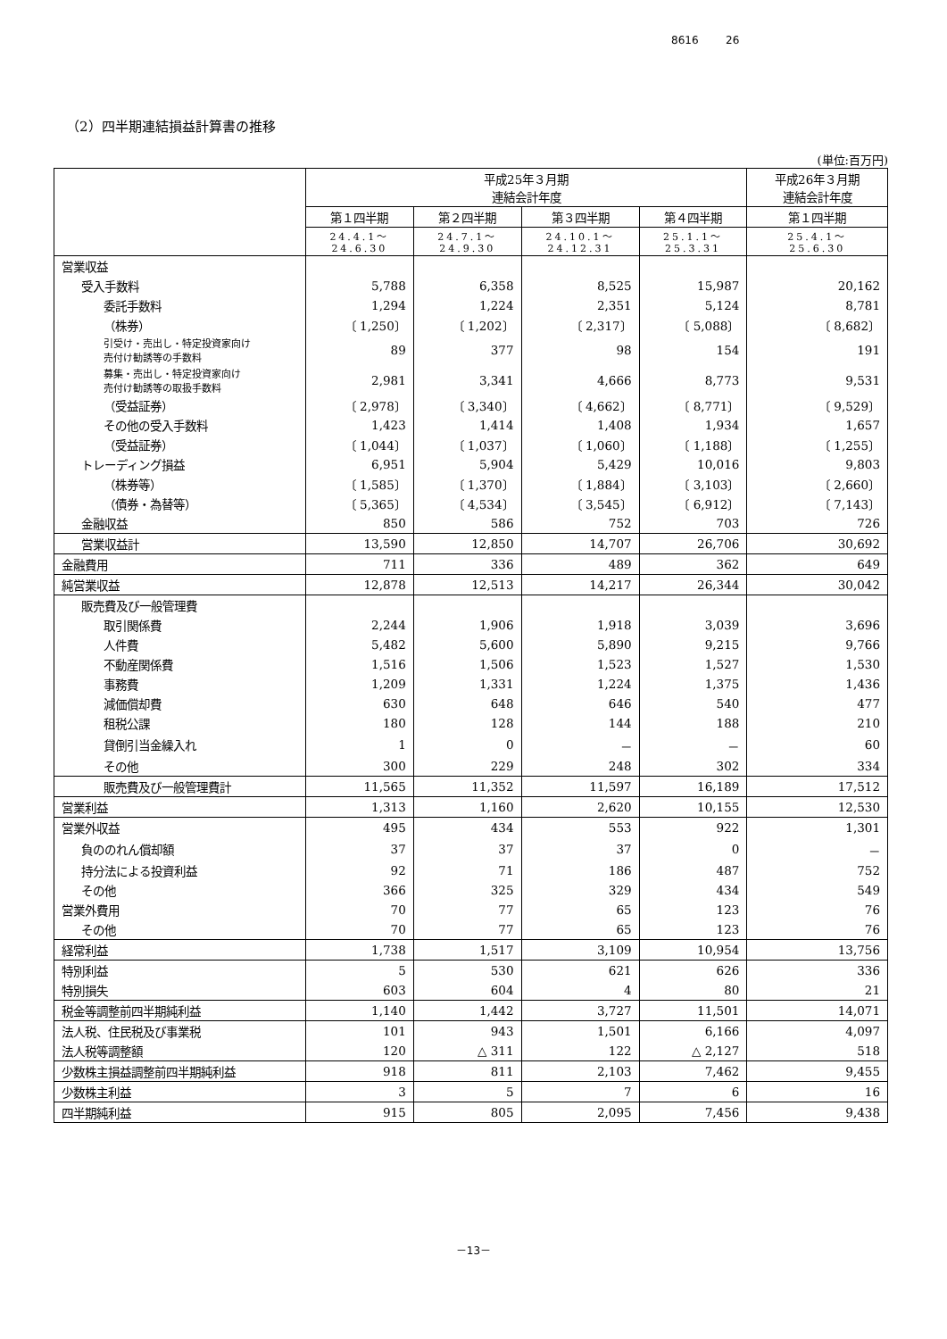8616 26
（2）四半期連結損益計算書の推移
(単位:百万円)
| | 平成25年３月期 連結会計年度 | | | | 平成26年３月期 連結会計年度 |
| --- | --- | --- | --- | --- | --- |
| | 第１四半期 | 第２四半期 | 第３四半期 | 第４四半期 | 第１四半期 |
| | 24.4.1～ 24.6.30 | 24.7.1～ 24.9.30 | 24.10.1～ 24.12.31 | 25.1.1～ 25.3.31 | 25.4.1～ 25.6.30 |
| 営業収益 | | | | | |
| 受入手数料 | 5,788 | 6,358 | 8,525 | 15,987 | 20,162 |
| 委託手数料 | 1,294 | 1,224 | 2,351 | 5,124 | 8,781 |
| （株券） | 〔 1,250〕 | 〔 1,202〕 | 〔 2,317〕 | 〔 5,088〕 | 〔 8,682〕 |
| 引受け・売出し・特定投資家向け 売付け勧誘等の手数料 | 89 | 377 | 98 | 154 | 191 |
| 募集・売出し・特定投資家向け 売付け勧誘等の取扱手数料 | 2,981 | 3,341 | 4,666 | 8,773 | 9,531 |
| （受益証券） | 〔 2,978〕 | 〔 3,340〕 | 〔 4,662〕 | 〔 8,771〕 | 〔 9,529〕 |
| その他の受入手数料 | 1,423 | 1,414 | 1,408 | 1,934 | 1,657 |
| （受益証券） | 〔 1,044〕 | 〔 1,037〕 | 〔 1,060〕 | 〔 1,188〕 | 〔 1,255〕 |
| トレーディング損益 | 6,951 | 5,904 | 5,429 | 10,016 | 9,803 |
| （株券等） | 〔 1,585〕 | 〔 1,370〕 | 〔 1,884〕 | 〔 3,103〕 | 〔 2,660〕 |
| （債券・為替等） | 〔 5,365〕 | 〔 4,534〕 | 〔 3,545〕 | 〔 6,912〕 | 〔 7,143〕 |
| 金融収益 | 850 | 586 | 752 | 703 | 726 |
| 営業収益計 | 13,590 | 12,850 | 14,707 | 26,706 | 30,692 |
| 金融費用 | 711 | 336 | 489 | 362 | 649 |
| 純営業収益 | 12,878 | 12,513 | 14,217 | 26,344 | 30,042 |
| 販売費及び一般管理費 | | | | | |
| 取引関係費 | 2,244 | 1,906 | 1,918 | 3,039 | 3,696 |
| 人件費 | 5,482 | 5,600 | 5,890 | 9,215 | 9,766 |
| 不動産関係費 | 1,516 | 1,506 | 1,523 | 1,527 | 1,530 |
| 事務費 | 1,209 | 1,331 | 1,224 | 1,375 | 1,436 |
| 減価償却費 | 630 | 648 | 646 | 540 | 477 |
| 租税公課 | 180 | 128 | 144 | 188 | 210 |
| 貸倒引当金繰入れ | 1 | 0 | － | － | 60 |
| その他 | 300 | 229 | 248 | 302 | 334 |
| 販売費及び一般管理費計 | 11,565 | 11,352 | 11,597 | 16,189 | 17,512 |
| 営業利益 | 1,313 | 1,160 | 2,620 | 10,155 | 12,530 |
| 営業外収益 | 495 | 434 | 553 | 922 | 1,301 |
| 負ののれん償却額 | 37 | 37 | 37 | 0 | － |
| 持分法による投資利益 | 92 | 71 | 186 | 487 | 752 |
| その他 | 366 | 325 | 329 | 434 | 549 |
| 営業外費用 | 70 | 77 | 65 | 123 | 76 |
| その他 | 70 | 77 | 65 | 123 | 76 |
| 経常利益 | 1,738 | 1,517 | 3,109 | 10,954 | 13,756 |
| 特別利益 | 5 | 530 | 621 | 626 | 336 |
| 特別損失 | 603 | 604 | 4 | 80 | 21 |
| 税金等調整前四半期純利益 | 1,140 | 1,442 | 3,727 | 11,501 | 14,071 |
| 法人税、住民税及び事業税 | 101 | 943 | 1,501 | 6,166 | 4,097 |
| 法人税等調整額 | 120 | △ 311 | 122 | △ 2,127 | 518 |
| 少数株主損益調整前四半期純利益 | 918 | 811 | 2,103 | 7,462 | 9,455 |
| 少数株主利益 | 3 | 5 | 7 | 6 | 16 |
| 四半期純利益 | 915 | 805 | 2,095 | 7,456 | 9,438 |
－13－